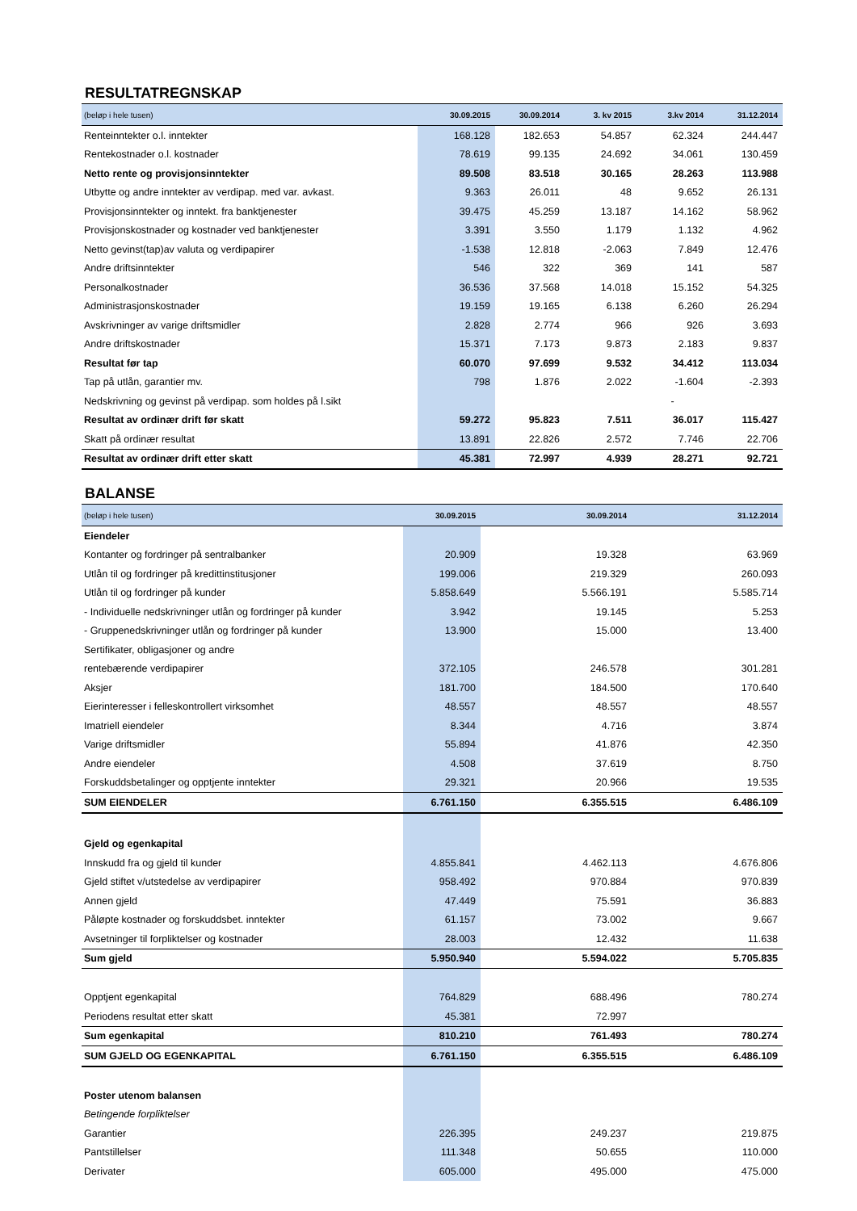RESULTATREGNSKAP
| (beløp i hele tusen) | 30.09.2015 | 30.09.2014 | 3. kv 2015 | 3.kv 2014 | 31.12.2014 |
| --- | --- | --- | --- | --- | --- |
| Renteinntekter o.l. inntekter | 168.128 | 182.653 | 54.857 | 62.324 | 244.447 |
| Rentekostnader o.l. kostnader | 78.619 | 99.135 | 24.692 | 34.061 | 130.459 |
| Netto rente og provisjonsinntekter | 89.508 | 83.518 | 30.165 | 28.263 | 113.988 |
| Utbytte og andre inntekter av verdipap. med var. avkast. | 9.363 | 26.011 | 48 | 9.652 | 26.131 |
| Provisjonsinntekter og inntekt. fra banktjenester | 39.475 | 45.259 | 13.187 | 14.162 | 58.962 |
| Provisjonskostnader og kostnader ved banktjenester | 3.391 | 3.550 | 1.179 | 1.132 | 4.962 |
| Netto gevinst(tap)av valuta og verdipapirer | -1.538 | 12.818 | -2.063 | 7.849 | 12.476 |
| Andre driftsinntekter | 546 | 322 | 369 | 141 | 587 |
| Personalkostnader | 36.536 | 37.568 | 14.018 | 15.152 | 54.325 |
| Administrasjonskostnader | 19.159 | 19.165 | 6.138 | 6.260 | 26.294 |
| Avskrivninger av varige driftsmidler | 2.828 | 2.774 | 966 | 926 | 3.693 |
| Andre driftskostnader | 15.371 | 7.173 | 9.873 | 2.183 | 9.837 |
| Resultat før tap | 60.070 | 97.699 | 9.532 | 34.412 | 113.034 |
| Tap på utlån, garantier mv. | 798 | 1.876 | 2.022 | -1.604 | -2.393 |
| Nedskrivning og gevinst på verdipap. som holdes på l.sikt | | | | - | |
| Resultat av ordinær drift før skatt | 59.272 | 95.823 | 7.511 | 36.017 | 115.427 |
| Skatt på ordinær resultat | 13.891 | 22.826 | 2.572 | 7.746 | 22.706 |
| Resultat av ordinær drift etter skatt | 45.381 | 72.997 | 4.939 | 28.271 | 92.721 |
BALANSE
| (beløp i hele tusen) | 30.09.2015 | 30.09.2014 | 31.12.2014 |
| --- | --- | --- | --- |
| Eiendeler | | | |
| Kontanter og fordringer på sentralbanker | 20.909 | 19.328 | 63.969 |
| Utlån til og fordringer på kredittinstitusjoner | 199.006 | 219.329 | 260.093 |
| Utlån til og fordringer på kunder | 5.858.649 | 5.566.191 | 5.585.714 |
| - Individuelle nedskrivninger utlån og fordringer på kunder | 3.942 | 19.145 | 5.253 |
| - Gruppenedskrivninger utlån og fordringer på kunder | 13.900 | 15.000 | 13.400 |
| Sertifikater, obligasjoner og andre | | | |
| rentebærende verdipapirer | 372.105 | 246.578 | 301.281 |
| Aksjer | 181.700 | 184.500 | 170.640 |
| Eierinteresser i felleskontrollert virksomhet | 48.557 | 48.557 | 48.557 |
| Imatriell eiendeler | 8.344 | 4.716 | 3.874 |
| Varige driftsmidler | 55.894 | 41.876 | 42.350 |
| Andre eiendeler | 4.508 | 37.619 | 8.750 |
| Forskuddsbetalinger og opptjente inntekter | 29.321 | 20.966 | 19.535 |
| SUM EIENDELER | 6.761.150 | 6.355.515 | 6.486.109 |
| Gjeld og egenkapital | | | |
| Innskudd fra og gjeld til kunder | 4.855.841 | 4.462.113 | 4.676.806 |
| Gjeld stiftet v/utstedelse av verdipapirer | 958.492 | 970.884 | 970.839 |
| Annen gjeld | 47.449 | 75.591 | 36.883 |
| Påløpte kostnader og forskuddsbet. inntekter | 61.157 | 73.002 | 9.667 |
| Avsetninger til forpliktelser og kostnader | 28.003 | 12.432 | 11.638 |
| Sum gjeld | 5.950.940 | 5.594.022 | 5.705.835 |
| Opptjent egenkapital | 764.829 | 688.496 | 780.274 |
| Periodens resultat etter skatt | 45.381 | 72.997 | |
| Sum egenkapital | 810.210 | 761.493 | 780.274 |
| SUM GJELD OG EGENKAPITAL | 6.761.150 | 6.355.515 | 6.486.109 |
| Poster utenom balansen | | | |
| Betingende forpliktelser | | | |
| Garantier | 226.395 | 249.237 | 219.875 |
| Pantstillelser | 111.348 | 50.655 | 110.000 |
| Derivater | 605.000 | 495.000 | 475.000 |